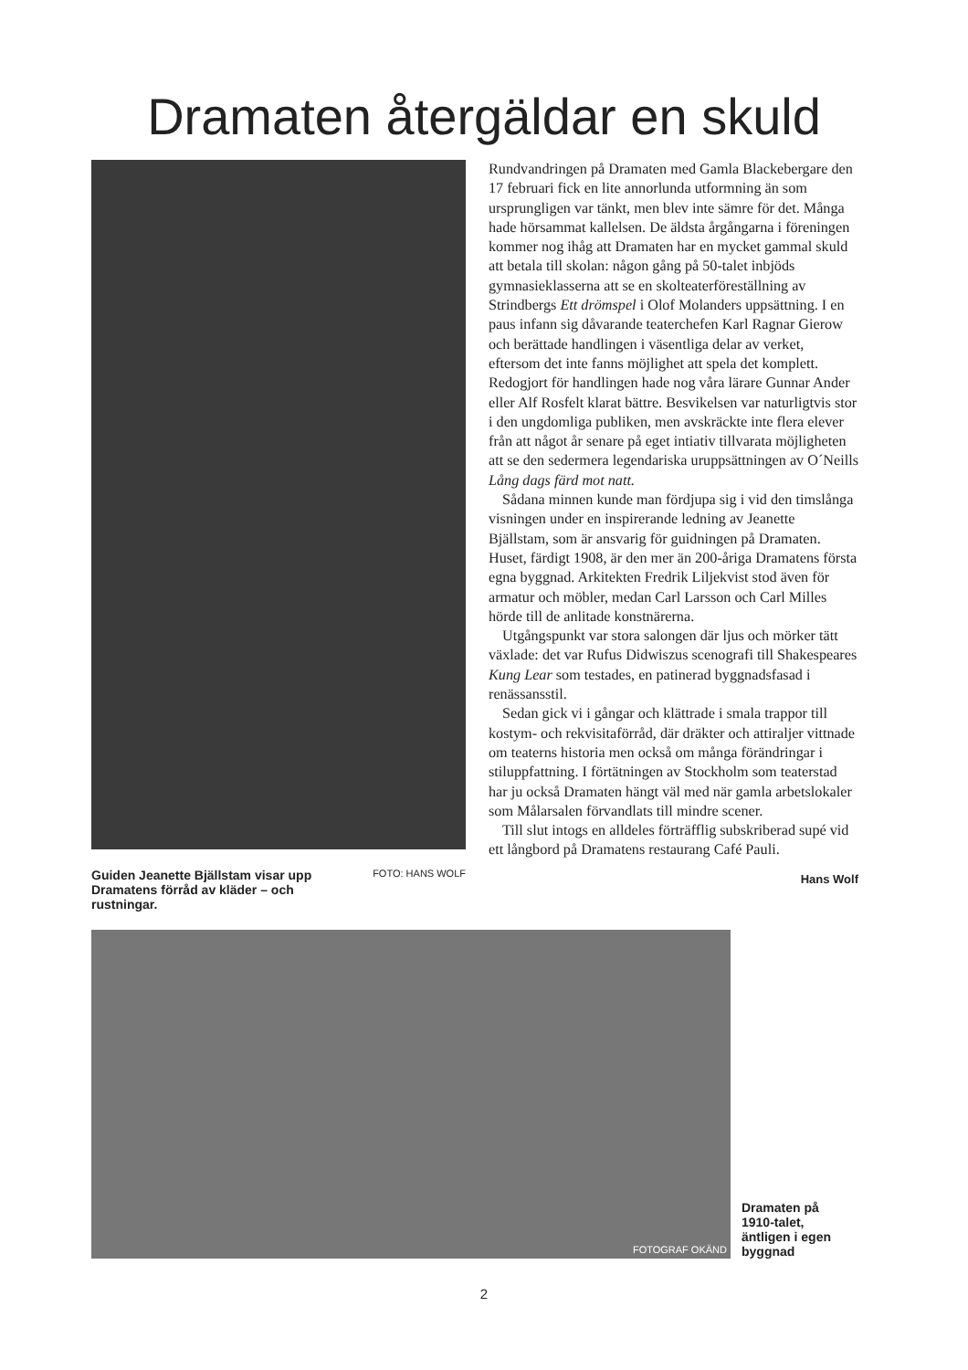Dramaten återgäldar en skuld
Guiden Jeanette Bjällstam visar upp Dramatens förråd av kläder – och rustningar. FOTO: HANS WOLF
Rundvandringen på Dramaten med Gamla Blackebergare den 17 februari fick en lite annorlunda utformning än som ursprungligen var tänkt, men blev inte sämre för det. Många hade hörsammat kallelsen. De äldsta årgångarna i föreningen kommer nog ihåg att Dramaten har en mycket gammal skuld att betala till skolan: någon gång på 50-talet inbjöds gymnasieklasserna att se en skolteaterföreställning av Strindbergs Ett drömspel i Olof Molanders uppsättning. I en paus infann sig dåvarande teaterchefen Karl Ragnar Gierow och berättade handlingen i väsentliga delar av verket, eftersom det inte fanns möjlighet att spela det komplett. Redogjort för handlingen hade nog våra lärare Gunnar Ander eller Alf Rosfelt klarat bättre. Besvikelsen var naturligtvis stor i den ungdomliga publiken, men avskräckte inte flera elever från att något år senare på eget intiativ tillvarata möjligheten att se den sedermera legendariska uruppsättningen av O´Neills Lång dags färd mot natt.
Sådana minnen kunde man fördjupa sig i vid den timslånga visningen under en inspirerande ledning av Jeanette Bjällstam, som är ansvarig för guidningen på Dramaten. Huset, färdigt 1908, är den mer än 200-åriga Dramatens första egna byggnad. Arkitekten Fredrik Liljekvist stod även för armatur och möbler, medan Carl Larsson och Carl Milles hörde till de anlitade konstnärerna.
Utgångspunkt var stora salongen där ljus och mörker tätt växlade: det var Rufus Didwiszus scenografi till Shakespeares Kung Lear som testades, en patinerad byggnadsfasad i renässansstil.
Sedan gick vi i gångar och klättrade i smala trappor till kostym- och rekvisitaförråd, där dräkter och attiraljer vittnade om teaterns historia men också om många förändringar i stiluppfattning. I förtätningen av Stockholm som teaterstad har ju också Dramaten hängt väl med när gamla arbetslokaler som Målarsalen förvandlats till mindre scener.
Till slut intogs en alldeles förträfflig subskriberad supé vid ett långbord på Dramatens restaurang Café Pauli.
Hans Wolf
FOTOGRAF OKÄND
Dramaten på 1910-talet, äntligen i egen byggnad
2